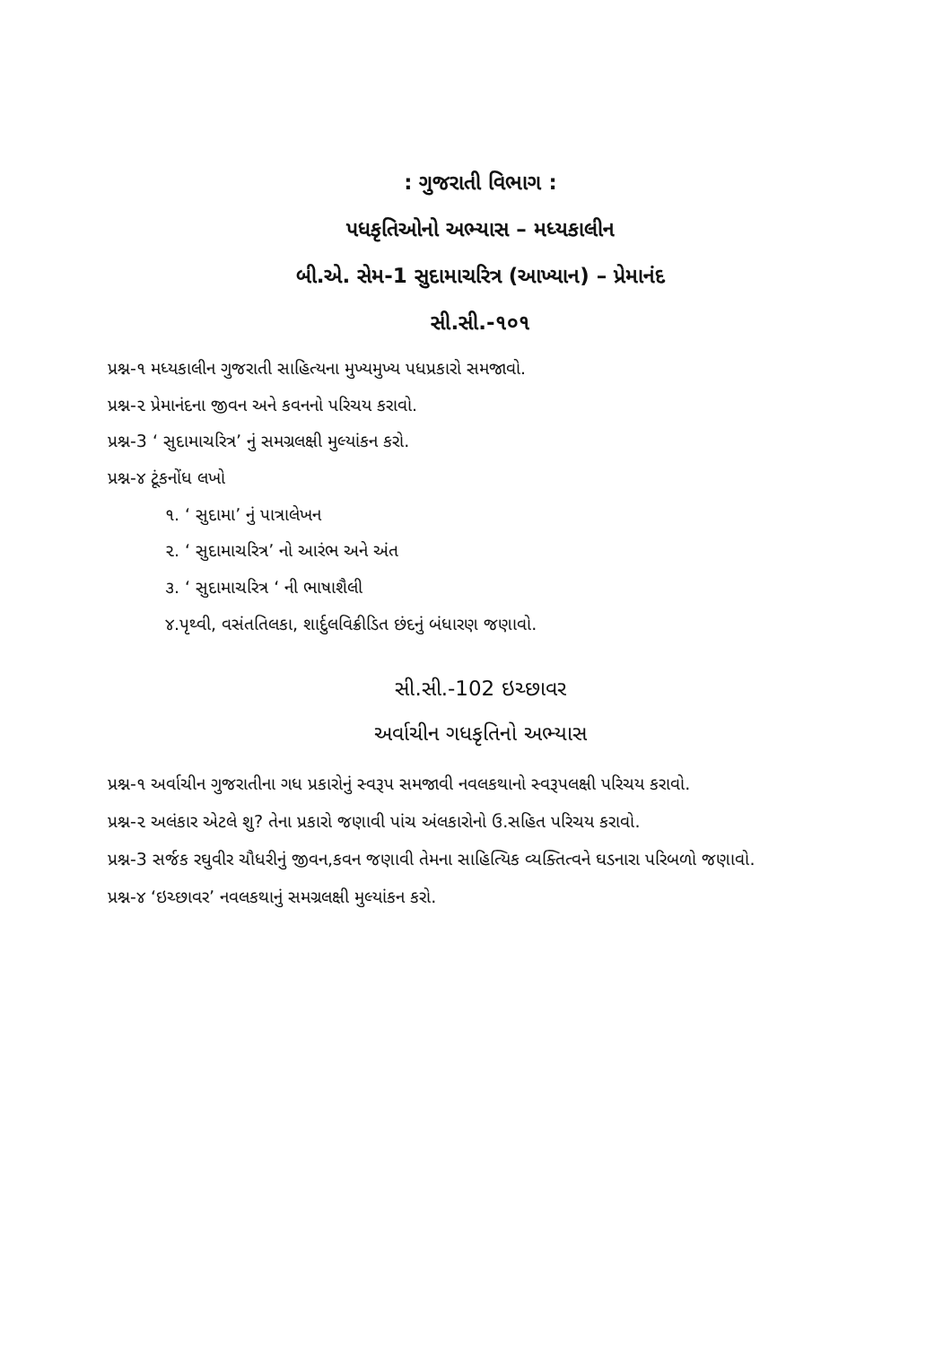: ગુજરાતી વિભાગ :
પધકૃતિઓનો અભ્યાસ – મધ્યકાલીન
બી.એ. સેમ-1 સુદામાચરિત્ર (આખ્યાન) – પ્રેમાનંદ
સી.સી.-૧૦૧
પ્રશ્ન-૧ મધ્યકાલીન ગુજરાતી સાહિત્યના મુખ્યમુખ્ય પધપ્રકારો સમજાવો.
પ્રશ્ન-૨ પ્રેમાનંદના જીવન અને કવનનો પરિચય કરાવો.
પ્રશ્ન-3 ‘ સુદામાચરિત્ર’ નું સમગ્રલક્ષી મુલ્યાંકન કરો.
પ્રશ્ન-૪ ટૂંકનોંધ લખો
૧. ‘ સુદામા’ નું પાત્રાલેખન
૨. ‘ સુદામાચરિત્ર’ નો આરંભ અને અંત
૩. ‘ સુદામાચરિત્ર ‘ ની ભાષાશૈલી
૪.પૃથ્વી, વસંતતિલકા, શાર્દુલવિક્રીડિત છંદનું બંધારણ જણાવો.
સી.સી.-102 ઇચ્છાવર
અર્વાચીન ગધકૃતિનો અભ્યાસ
પ્રશ્ન-૧ અર્વાચીન ગુજરાતીના ગધ પ્રકારોનું સ્વરૂપ સમજાવી નવલકથાનો સ્વરૂપલક્ષી પરિચય કરાવો.
પ્રશ્ન-૨ અલંકાર એટલે શુ? તેના પ્રકારો જણાવી પાંચ અંલકારોનો ઉ.સહિત પરિચય કરાવો.
પ્રશ્ન-3 સર્જક રઘુવીર ચૌધરીનું જીવન,કવન જણાવી તેમના સાહિત્યિક વ્યક્તિત્વને ઘડનારા પરિબળો જણાવો.
પ્રશ્ન-૪ ‘ઇચ્છાવર’ નવલકથાનું સમગ્રલક્ષી મુલ્યાંકન કરો.